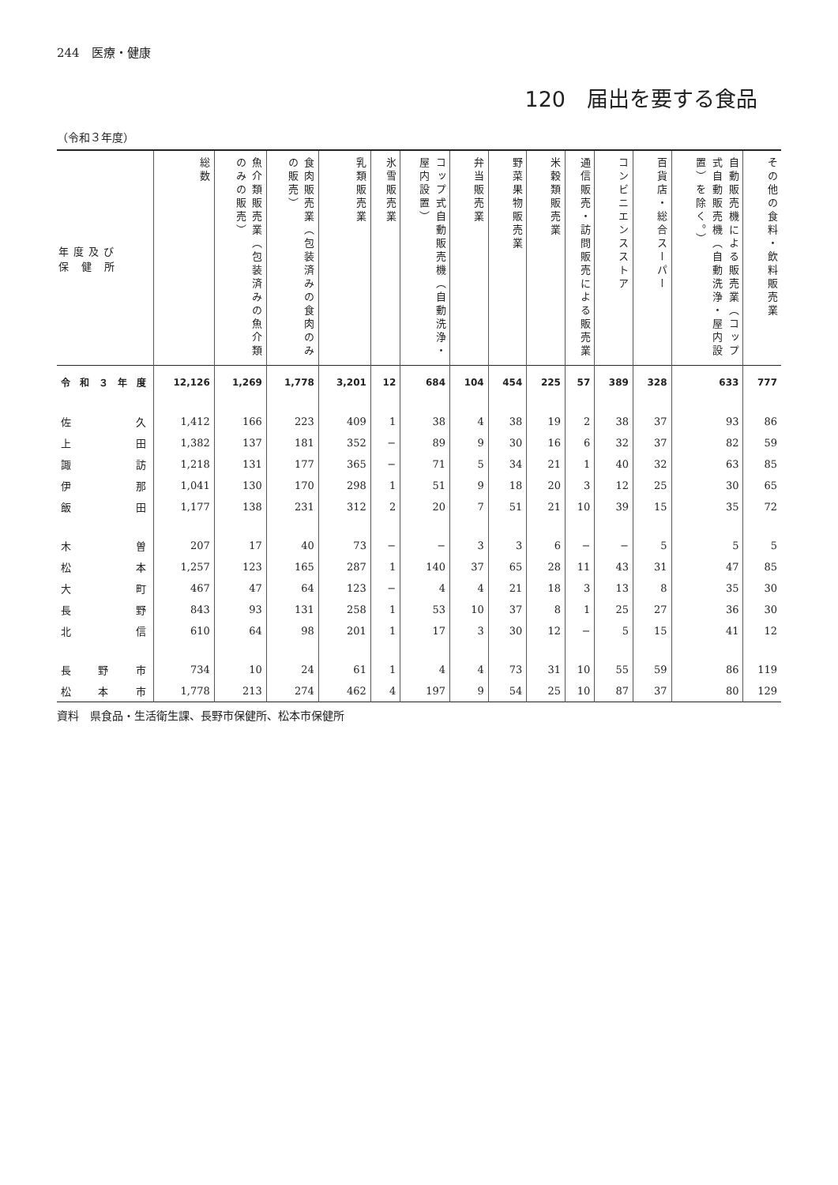244　医療・健康
120　届出を要する食品
（令和３年度）
| 年度及び 保 健 所 | 総数 | 魚介類販売業（包装済みの魚介類のみの販売） | 食肉販売業（包装済みの食肉のみの販売） | 乳類販売業 | 氷雪販売業 | コップ式自動販売機（自動洗浄・屋内設置） | 弁当販売業 | 野菜果物販売業 | 米穀類販売業 | 通信販売・訪問販売による販売業 | コンビニエンスストア | 百貨店・総合スーパー | 自動販売機による販売業（コップ式自動販売機（自動洗浄・屋内設置）を除く。） | その他の食料・飲料販売業 |
| --- | --- | --- | --- | --- | --- | --- | --- | --- | --- | --- | --- | --- | --- | --- |
| 令和３年度 | 12,126 | 1,269 | 1,778 | 3,201 | 12 | 684 | 104 | 454 | 225 | 57 | 389 | 328 | 633 | 777 |
| 佐久 | 1,412 | 166 | 223 | 409 | 1 | 38 | 4 | 38 | 19 | 2 | 38 | 37 | 93 | 86 |
| 上田 | 1,382 | 137 | 181 | 352 | − | 89 | 9 | 30 | 16 | 6 | 32 | 37 | 82 | 59 |
| 諏訪 | 1,218 | 131 | 177 | 365 | − | 71 | 5 | 34 | 21 | 1 | 40 | 32 | 63 | 85 |
| 伊那 | 1,041 | 130 | 170 | 298 | 1 | 51 | 9 | 18 | 20 | 3 | 12 | 25 | 30 | 65 |
| 飯田 | 1,177 | 138 | 231 | 312 | 2 | 20 | 7 | 51 | 21 | 10 | 39 | 15 | 35 | 72 |
| 木曽 | 207 | 17 | 40 | 73 | − | − | 3 | 3 | 6 | − | − | 5 | 5 | 5 |
| 松本 | 1,257 | 123 | 165 | 287 | 1 | 140 | 37 | 65 | 28 | 11 | 43 | 31 | 47 | 85 |
| 大町 | 467 | 47 | 64 | 123 | − | 4 | 4 | 21 | 18 | 3 | 13 | 8 | 35 | 30 |
| 長野 | 843 | 93 | 131 | 258 | 1 | 53 | 10 | 37 | 8 | 1 | 25 | 27 | 36 | 30 |
| 北信 | 610 | 64 | 98 | 201 | 1 | 17 | 3 | 30 | 12 | − | 5 | 15 | 41 | 12 |
| 長野市 | 734 | 10 | 24 | 61 | 1 | 4 | 4 | 73 | 31 | 10 | 55 | 59 | 86 | 119 |
| 松本市 | 1,778 | 213 | 274 | 462 | 4 | 197 | 9 | 54 | 25 | 10 | 87 | 37 | 80 | 129 |
資料　県食品・生活衛生課、長野市保健所、松本市保健所